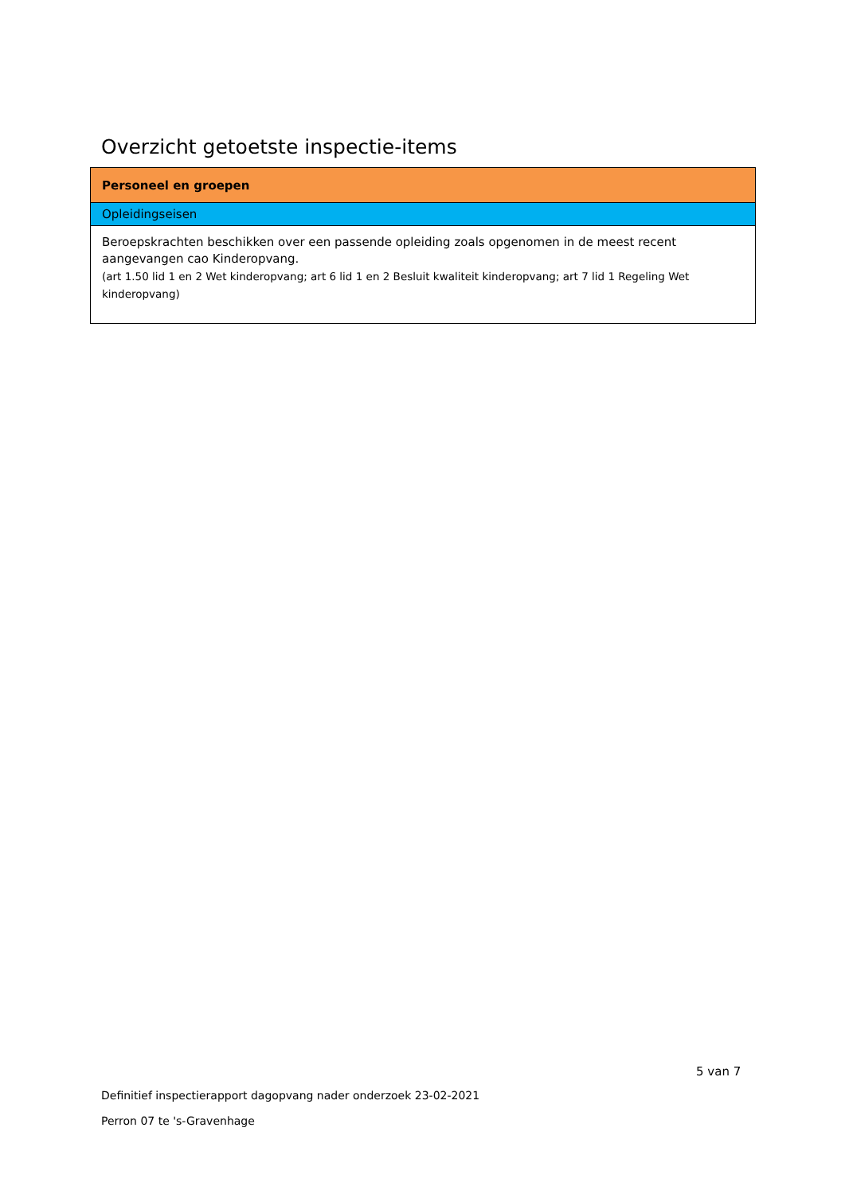Overzicht getoetste inspectie-items
| Personeel en groepen |
| Opleidingseisen |
| Beroepskrachten beschikken over een passende opleiding zoals opgenomen in de meest recent aangevangen cao Kinderopvang. (art 1.50 lid 1 en 2 Wet kinderopvang; art 6 lid 1 en 2 Besluit kwaliteit kinderopvang; art 7 lid 1 Regeling Wet kinderopvang) |
5 van 7
Definitief inspectierapport dagopvang nader onderzoek 23-02-2021
Perron 07 te 's-Gravenhage